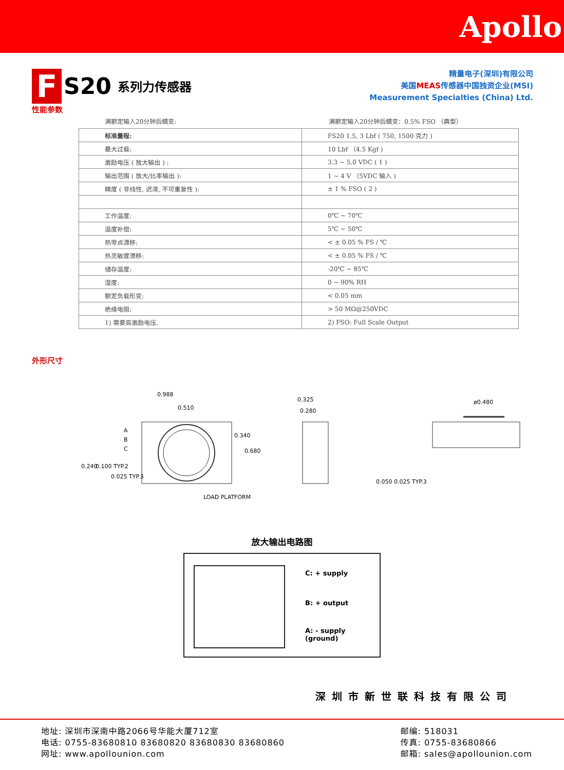Apollo
F S20 系列力传感器
精量电子(深圳)有限公司
美国MEAS传感器中国独资企业(MSI)
Measurement Specialties (China) Ltd.
性能参数
满额定输入20分钟后蠕变: 满额定输入20分钟后蠕变：0.5% FSO （典型）
| 标准量程: | FS20 1.5, 3 Lbf ( 750, 1500 克力 ) |
| 最大过载: | 10 Lbf （4.5 Kgf ) |
| 激励电压 ( 放大输出 ) : | 3.3 ~ 5.0 VDC ( 1 ) |
| 输出范围 ( 放大/比率输出 ): | 1 ~ 4 V （5VDC 输入 ) |
| 精度 ( 非线性, 迟滞, 不可重复性 ): | ± 1 % FSO ( 2 ) |
| 工作温度: | 0℃ ~ 70℃ |
| 温度补偿: | 5℃ ~ 50℃ |
| 热零点漂移: | < ± 0.05 % FS / ℃ |
| 热灵敏度漂移: | < ± 0.05 % FS / ℃ |
| 储存温度: | -20℃ ~ 85℃ |
| 湿度: | 0 ~ 90% RH |
| 额定负载形变: | < 0.05 mm |
| 绝缘电阻: | > 50 MΩ@250VDC |
| 1) 需要高激励电压. | 2) FSO: Full Scale Output |
外形尺寸
0.988
0.510
A
B
C
0.240
0.100 TYP.2
0.025 TYP.3
0.340
0.680
LOAD PLATFORM
0.325
0.280
ø0.480
0.050
0.025 TYP.3
放大输出电路图
C: + supply
B: + output
A: - supply (ground)
深圳市新世联科技有限公司
地址: 深圳市深南中路2066号华能大厦712室
电话: 0755-83680810 83680820 83680830 83680860
网址: www.apollounion.com
邮编: 518031
传真: 0755-83680866
邮箱: sales@apollounion.com